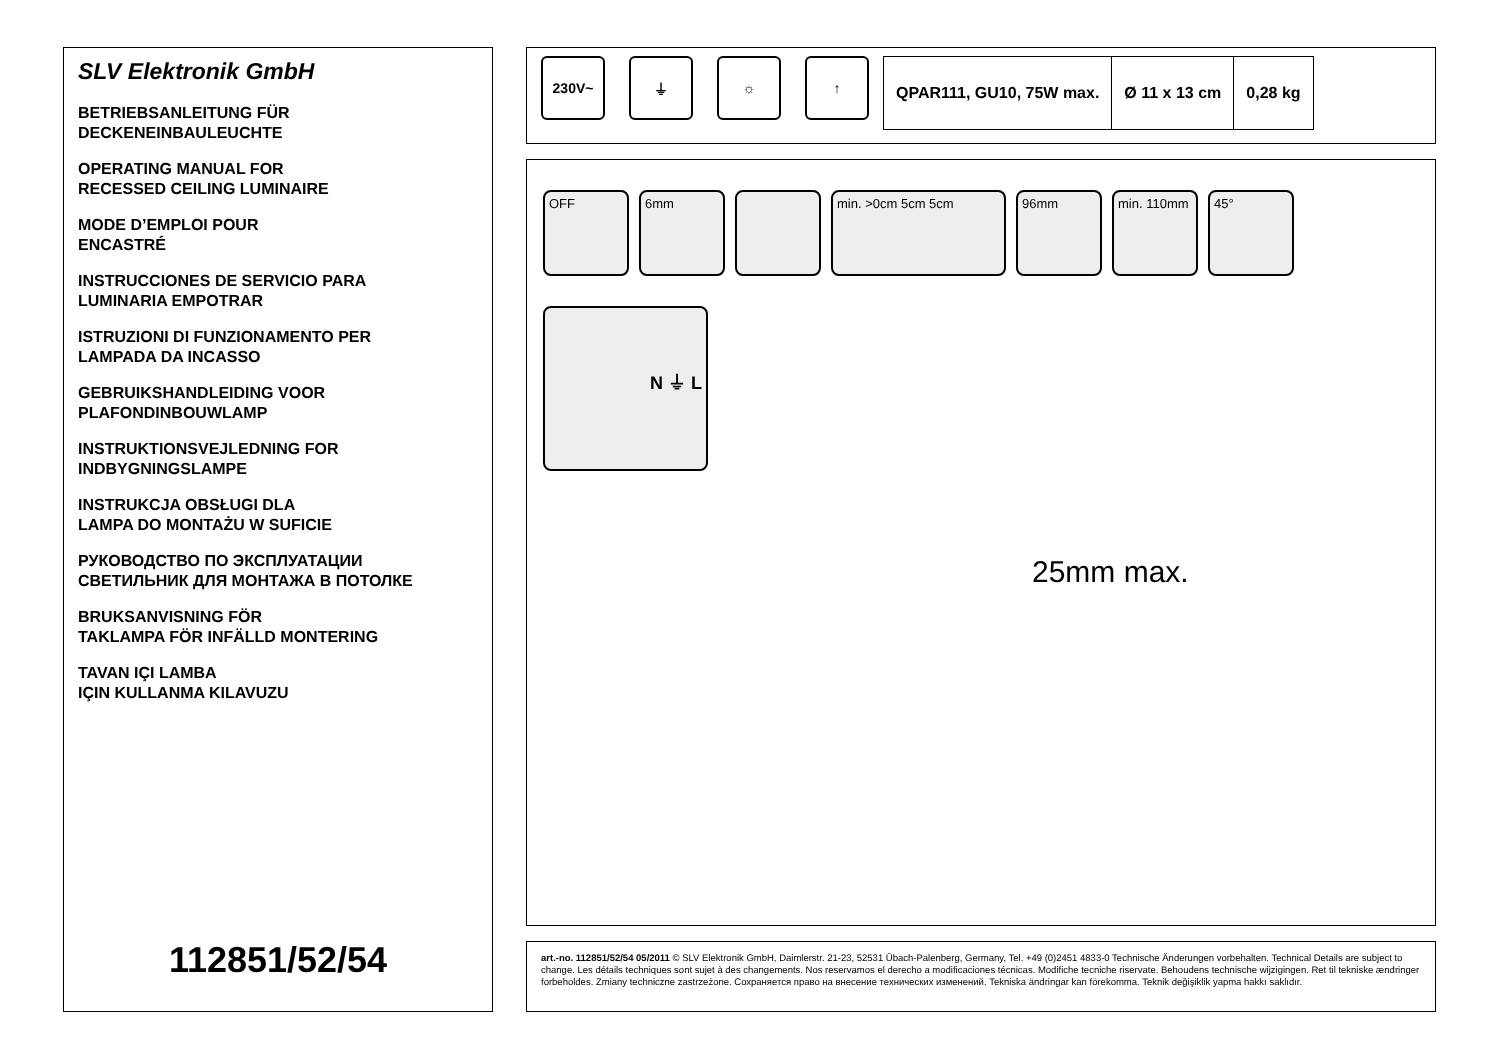SLV Elektronik GmbH
BETRIEBSANLEITUNG FÜR
DECKENEINBAULEUCHTE
OPERATING MANUAL FOR
RECESSED CEILING LUMINAIRE
MODE D’EMPLOI POUR
ENCASTRÉ
INSTRUCCIONES DE SERVICIO PARA
LUMINARIA EMPOTRAR
ISTRUZIONI DI FUNZIONAMENTO PER
LAMPADA DA INCASSO
GEBRUIKSHANDLEIDING VOOR
PLAFONDINBOUWLAMP
INSTRUKTIONSVEJLEDNING FOR
INDBYGNINGSLAMPE
INSTRUKCJA OBSŁUGI DLA
LAMPA DO MONTAŻU W SUFICIE
РУКОВОДСТВО ПО ЭКСПЛУАТАЦИИ
СВЕТИЛЬНИК ДЛЯ МОНТАЖА В ПОТОЛКЕ
BRUKSANVISNING FÖR
TAKLAMPA FÖR INFÄLLD MONTERING
TAVAN IÇI LAMBA
IÇIN KULLANMA KILAVUZU
112851/52/54
230V~ ⏚ ☼ ↑
| QPAR111, GU10, 75W max. | Ø 11 x 13 cm | 0,28 kg |
OFF 6mm min. >0cm 5cm 5cm 96mm min. 110mm 45°
N ⏚ L
25mm max.
art.-no. 112851/52/54 05/2011 © SLV Elektronik GmbH, Daimlerstr. 21-23, 52531 Übach-Palenberg, Germany, Tel. +49 (0)2451 4833-0 Technische Änderungen vorbehalten. Technical Details are subject to change. Les détails techniques sont sujet à des changements. Nos reservamos el derecho a modificaciones técnicas. Modifiche tecniche riservate. Behoudens technische wijzigingen. Ret til tekniske ændringer forbeholdes. Zmiany techniczne zastrzeżone. Сохраняется право на внесение технических изменений. Tekniska ändringar kan förekomma. Teknik değişiklik yapma hakkı saklıdır.